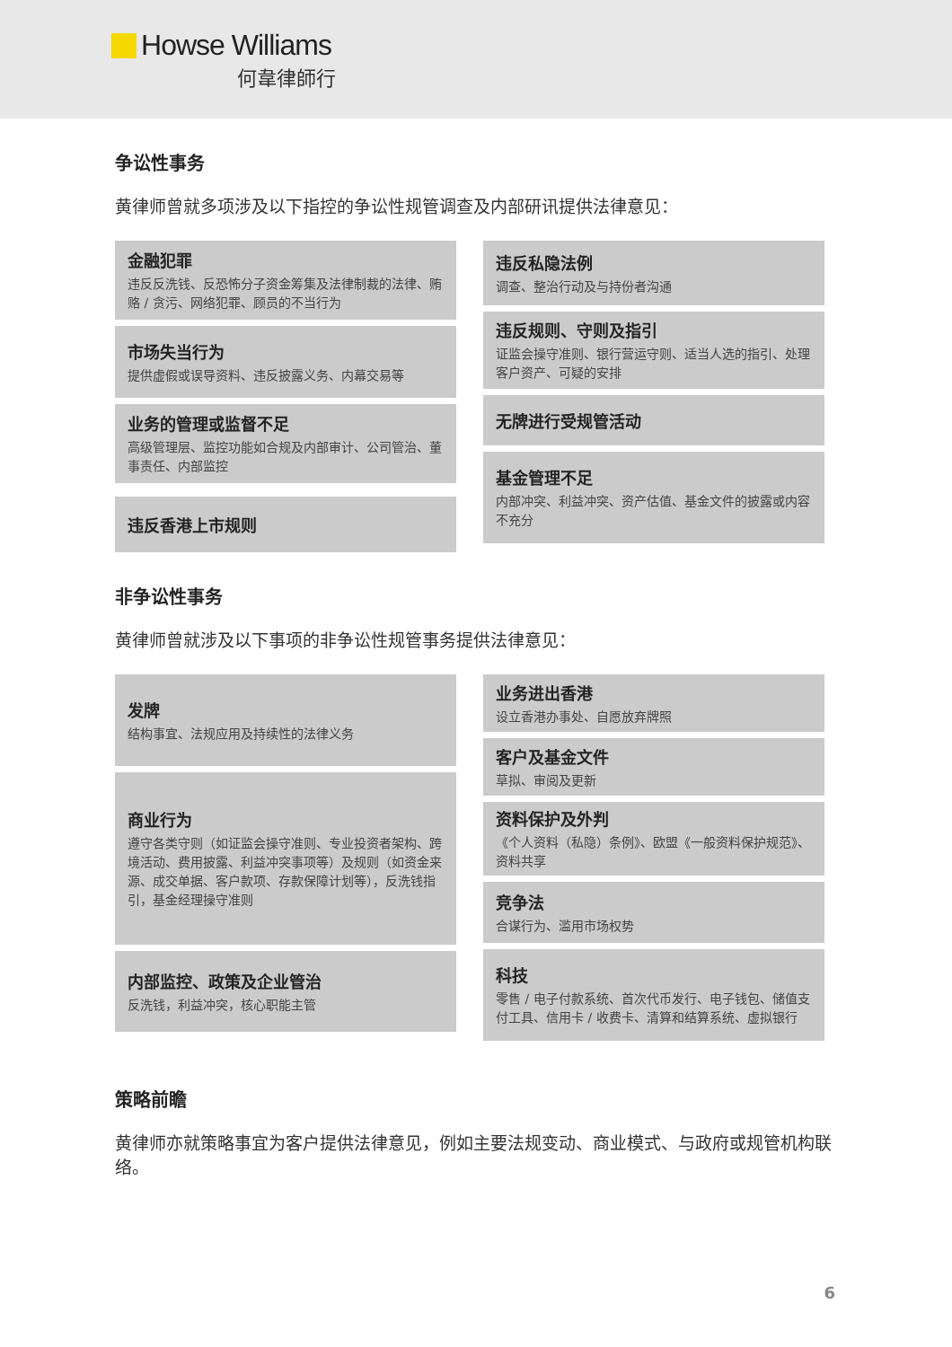Howse Williams
何韋律師行
争讼性事务
黄律师曾就多项涉及以下指控的争讼性规管调查及内部研讯提供法律意见：
金融犯罪
违反反洗钱、反恐怖分子资金筹集及法律制裁的法律、贿赂 / 贪污、网络犯罪、顾员的不当行为
市场失当行为
提供虚假或误导资料、违反披露义务、内幕交易等
业务的管理或监督不足
高级管理层、监控功能如合规及内部审计、公司管治、董事责任、内部监控
违反香港上市规则
违反私隐法例
调查、整治行动及与持份者沟通
违反规则、守则及指引
证监会操守准则、银行营运守则、适当人选的指引、处理客户资产、可疑的安排
无牌进行受规管活动
基金管理不足
内部冲突、利益冲突、资产估值、基金文件的披露或内容不充分
非争讼性事务
黄律师曾就涉及以下事项的非争讼性规管事务提供法律意见：
发牌
结构事宜、法规应用及持续性的法律义务
商业行为
遵守各类守则（如证监会操守准则、专业投资者架构、跨境活动、费用披露、利益冲突事项等）及规则（如资金来源、成交单据、客户款项、存款保障计划等），反洗钱指引，基金经理操守准则
内部监控、政策及企业管治
反洗钱，利益冲突，核心职能主管
业务进出香港
设立香港办事处、自愿放弃牌照
客户及基金文件
草拟、审阅及更新
资料保护及外判
《个人资料（私隐）条例》、欧盟《一般资料保护规范》、资料共享
竞争法
合谋行为、滥用市场权势
科技
零售 / 电子付款系统、首次代币发行、电子钱包、储值支付工具、信用卡 / 收费卡、清算和结算系统、虚拟银行
策略前瞻
黄律师亦就策略事宜为客户提供法律意见，例如主要法规变动、商业模式、与政府或规管机构联络。
6